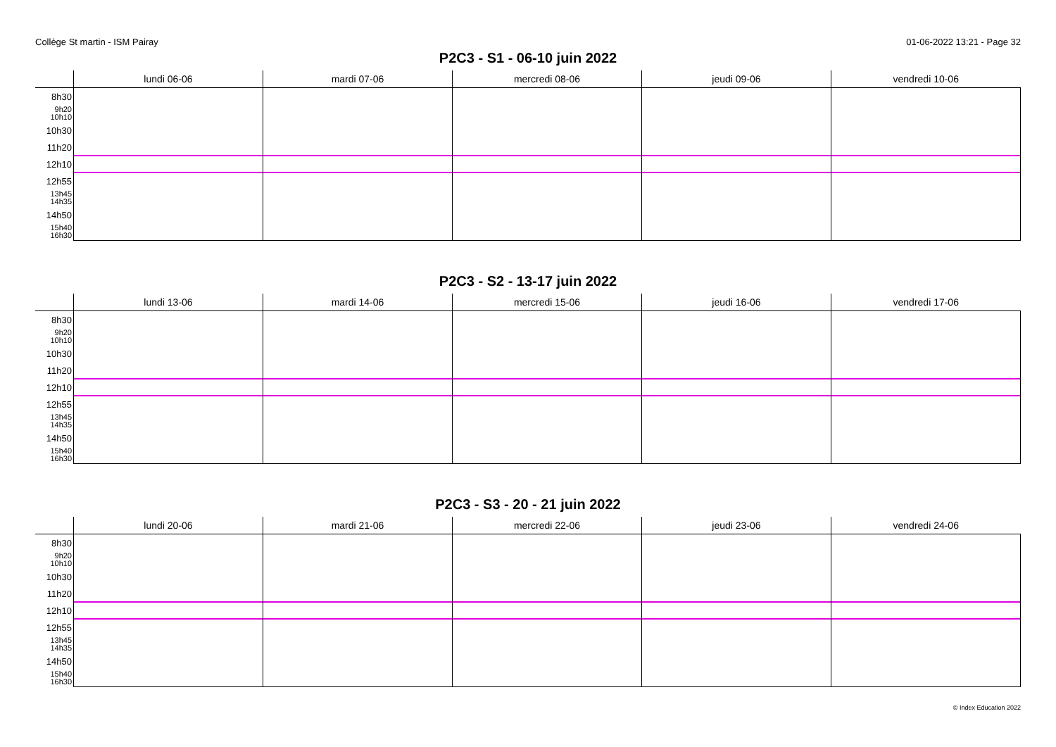Collège St martin - ISM Pairay 01-06-2022 13:21 - Page 32
P2C3 - S1 - 06-10 juin 2022
| | lundi 06-06 | mardi 07-06 | mercredi 08-06 | jeudi 09-06 | vendredi 10-06 |
| --- | --- | --- | --- | --- | --- |
| 8h30 9h20 10h10 10h30 11h20 12h10 12h55 13h45 14h35 14h50 15h40 16h30 | | | | | |
P2C3 - S2 - 13-17 juin 2022
| | lundi 13-06 | mardi 14-06 | mercredi 15-06 | jeudi 16-06 | vendredi 17-06 |
| --- | --- | --- | --- | --- | --- |
| 8h30 9h20 10h10 10h30 11h20 12h10 12h55 13h45 14h35 14h50 15h40 16h30 | | | | | |
P2C3 - S3 - 20 - 21 juin 2022
| | lundi 20-06 | mardi 21-06 | mercredi 22-06 | jeudi 23-06 | vendredi 24-06 |
| --- | --- | --- | --- | --- | --- |
| 8h30 9h20 10h10 10h30 11h20 12h10 12h55 13h45 14h35 14h50 15h40 16h30 | | | | | |
© Index Education 2022